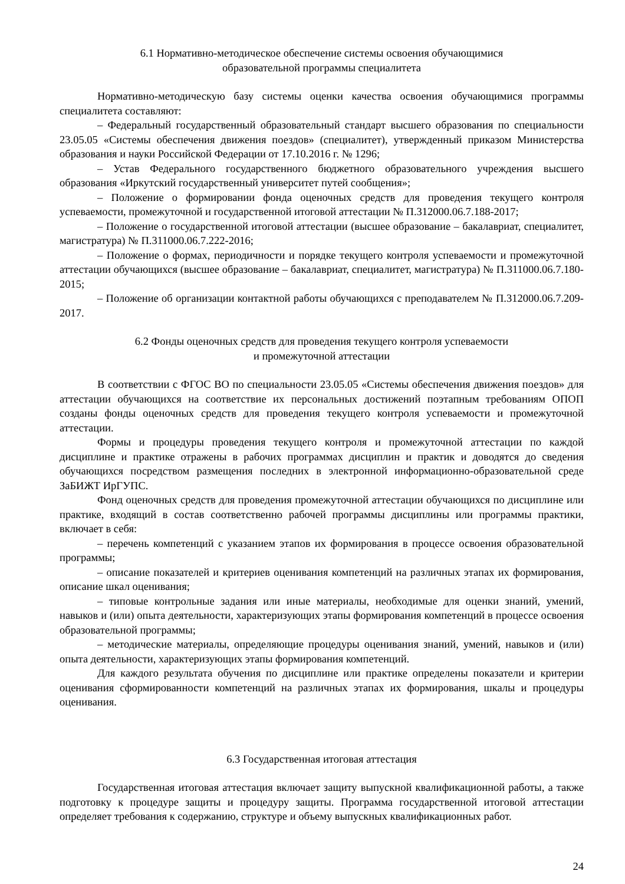6.1 Нормативно-методическое обеспечение системы освоения обучающимися
образовательной программы специалитета
Нормативно-методическую базу системы оценки качества освоения обучающимися программы специалитета составляют:
– Федеральный государственный образовательный стандарт высшего образования по специальности 23.05.05 «Системы обеспечения движения поездов» (специалитет), утвержденный приказом Министерства образования и науки Российской Федерации от 17.10.2016 г. № 1296;
– Устав Федерального государственного бюджетного образовательного учреждения высшего образования «Иркутский государственный университет путей сообщения»;
– Положение о формировании фонда оценочных средств для проведения текущего контроля успеваемости, промежуточной и государственной итоговой аттестации № П.312000.06.7.188-2017;
– Положение о государственной итоговой аттестации (высшее образование – бакалавриат, специалитет, магистратура) № П.311000.06.7.222-2016;
– Положение о формах, периодичности и порядке текущего контроля успеваемости и промежуточной аттестации обучающихся (высшее образование – бакалавриат, специалитет, магистратура) № П.311000.06.7.180-2015;
– Положение об организации контактной работы обучающихся с преподавателем № П.312000.06.7.209-2017.
6.2 Фонды оценочных средств для проведения текущего контроля успеваемости
и промежуточной аттестации
В соответствии с ФГОС ВО по специальности 23.05.05 «Системы обеспечения движения поездов» для аттестации обучающихся на соответствие их персональных достижений поэтапным требованиям ОПОП созданы фонды оценочных средств для проведения текущего контроля успеваемости и промежуточной аттестации.
Формы и процедуры проведения текущего контроля и промежуточной аттестации по каждой дисциплине и практике отражены в рабочих программах дисциплин и практик и доводятся до сведения обучающихся посредством размещения последних в электронной информационно-образовательной среде ЗаБИЖТ ИрГУПС.
Фонд оценочных средств для проведения промежуточной аттестации обучающихся по дисциплине или практике, входящий в состав соответственно рабочей программы дисциплины или программы практики, включает в себя:
– перечень компетенций с указанием этапов их формирования в процессе освоения образовательной программы;
– описание показателей и критериев оценивания компетенций на различных этапах их формирования, описание шкал оценивания;
– типовые контрольные задания или иные материалы, необходимые для оценки знаний, умений, навыков и (или) опыта деятельности, характеризующих этапы формирования компетенций в процессе освоения образовательной программы;
– методические материалы, определяющие процедуры оценивания знаний, умений, навыков и (или) опыта деятельности, характеризующих этапы формирования компетенций.
Для каждого результата обучения по дисциплине или практике определены показатели и критерии оценивания сформированности компетенций на различных этапах их формирования, шкалы и процедуры оценивания.
6.3 Государственная итоговая аттестация
Государственная итоговая аттестация включает защиту выпускной квалификационной работы, а также подготовку к процедуре защиты и процедуру защиты. Программа государственной итоговой аттестации определяет требования к содержанию, структуре и объему выпускных квалификационных работ.
24